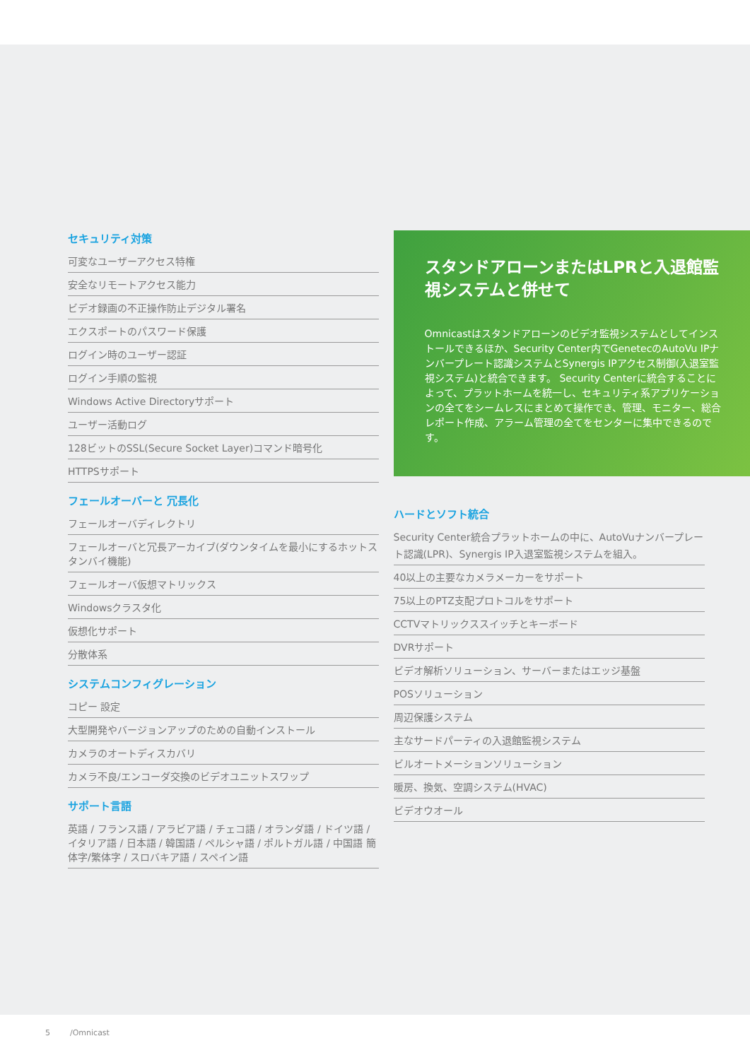セキュリティ対策
可変なユーザーアクセス特権
安全なリモートアクセス能力
ビデオ録画の不正操作防止デジタル署名
エクスポートのパスワード保護
ログイン時のユーザー認証
ログイン手順の監視
Windows Active Directoryサポート
ユーザー活動ログ
128ビットのSSL(Secure Socket Layer)コマンド暗号化
HTTPSサポート
フェールオーバーと 冗長化
フェールオーバディレクトリ
フェールオーバと冗長アーカイブ(ダウンタイムを最小にするホットスタンバイ機能)
フェールオーバ仮想マトリックス
Windowsクラスタ化
仮想化サポート
分散体系
システムコンフィグレーション
コピー 設定
大型開発やバージョンアップのための自動インストール
カメラのオートディスカバリ
カメラ不良/エンコーダ交換のビデオユニットスワップ
サポート言語
英語 / フランス語 / アラビア語 / チェコ語 / オランダ語 / ドイツ語 / イタリア語 / 日本語 / 韓国語 / ペルシャ語 / ポルトガル語 / 中国語 簡体字/繁体字 / スロバキア語 / スペイン語
スタンドアローンまたはLPRと入退館監視システムと併せて
Omnicastはスタンドアローンのビデオ監視システムとしてインストールできるほか、Security Center内でGenetecのAutoVu IPナンバープレート認識システムとSynergis IPアクセス制御(入退室監視システム)と統合できます。 Security Centerに統合することによって、プラットホームを統一し、セキュリティ系アプリケーションの全てをシームレスにまとめて操作でき、管理、モニター、総合レポート作成、アラーム管理の全てをセンターに集中できるのです。
ハードとソフト統合
Security Center統合プラットホームの中に、AutoVuナンバープレート認識(LPR)、Synergis IP入退室監視システムを組入。
40以上の主要なカメラメーカーをサポート
75以上のPTZ支配プロトコルをサポート
CCTVマトリックススイッチとキーボード
DVRサポート
ビデオ解析ソリューション、サーバーまたはエッジ基盤
POSソリューション
周辺保護システム
主なサードパーティの入退館監視システム
ビルオートメーションソリューション
暖房、換気、空調システム(HVAC)
ビデオウオール
5 /Omnicast